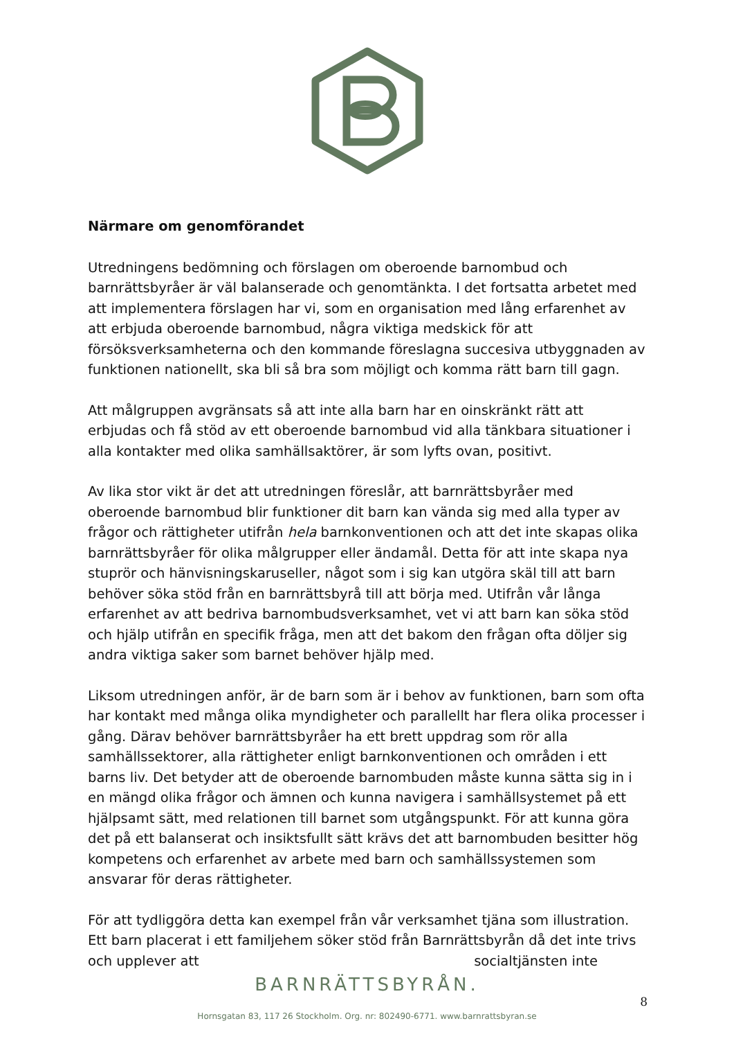Närmare om genomförandet
Utredningens bedömning och förslagen om oberoende barnombud och barnrättsbyråer är väl balanserade och genomtänkta. I det fortsatta arbetet med att implementera förslagen har vi, som en organisation med lång erfarenhet av att erbjuda oberoende barnombud, några viktiga medskick för att försöksverksamheterna och den kommande föreslagna succesiva utbyggnaden av funktionen nationellt, ska bli så bra som möjligt och komma rätt barn till gagn.
Att målgruppen avgränsats så att inte alla barn har en oinskränkt rätt att erbjudas och få stöd av ett oberoende barnombud vid alla tänkbara situationer i alla kontakter med olika samhällsaktörer, är som lyfts ovan, positivt.
Av lika stor vikt är det att utredningen föreslår, att barnrättsbyråer med oberoende barnombud blir funktioner dit barn kan vända sig med alla typer av frågor och rättigheter utifrån hela barnkonventionen och att det inte skapas olika barnrättsbyråer för olika målgrupper eller ändamål. Detta för att inte skapa nya stuprör och hänvisningskaruseller, något som i sig kan utgöra skäl till att barn behöver söka stöd från en barnrättsbyrå till att börja med. Utifrån vår långa erfarenhet av att bedriva barnombudsverksamhet, vet vi att barn kan söka stöd och hjälp utifrån en specifik fråga, men att det bakom den frågan ofta döljer sig andra viktiga saker som barnet behöver hjälp med.
Liksom utredningen anför, är de barn som är i behov av funktionen, barn som ofta har kontakt med många olika myndigheter och parallellt har flera olika processer i gång. Därav behöver barnrättsbyråer ha ett brett uppdrag som rör alla samhällssektorer, alla rättigheter enligt barnkonventionen och områden i ett barns liv. Det betyder att de oberoende barnombuden måste kunna sätta sig in i en mängd olika frågor och ämnen och kunna navigera i samhällsystemet på ett hjälpsamt sätt, med relationen till barnet som utgångspunkt. För att kunna göra det på ett balanserat och insiktsfullt sätt krävs det att barnombuden besitter hög kompetens och erfarenhet av arbete med barn och samhällssystemen som ansvarar för deras rättigheter.
För att tydliggöra detta kan exempel från vår verksamhet tjäna som illustration. Ett barn placerat i ett familjehem söker stöd från Barnrättsbyrån då det inte trivs och upplever att socialtjänsten inte
BARNRÄTTSBYRÅN.
8
Hornsgatan 83, 117 26 Stockholm. Org. nr: 802490-6771. www.barnrattsbyran.se